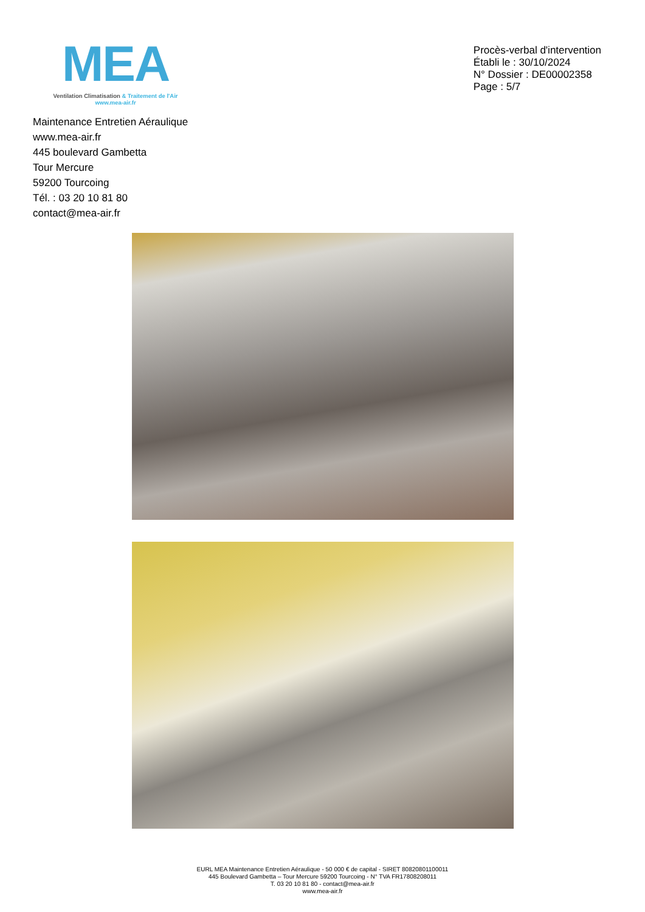MEA
Ventilation Climatisation & Traitement de l'Air
www.mea-air.fr
Procès-verbal d'intervention
Établi le : 30/10/2024
N° Dossier : DE00002358
Page : 5/7
Maintenance Entretien Aéraulique
www.mea-air.fr
445 boulevard Gambetta
Tour Mercure
59200 Tourcoing
Tél. : 03 20 10 81 80
contact@mea-air.fr
EURL MEA Maintenance Entretien Aéraulique - 50 000 € de capital - SIRET 80820801100011
445 Boulevard Gambetta – Tour Mercure 59200 Tourcoing - N° TVA FR17808208011
T. 03 20 10 81 80 - contact@mea-air.fr
www.mea-air.fr